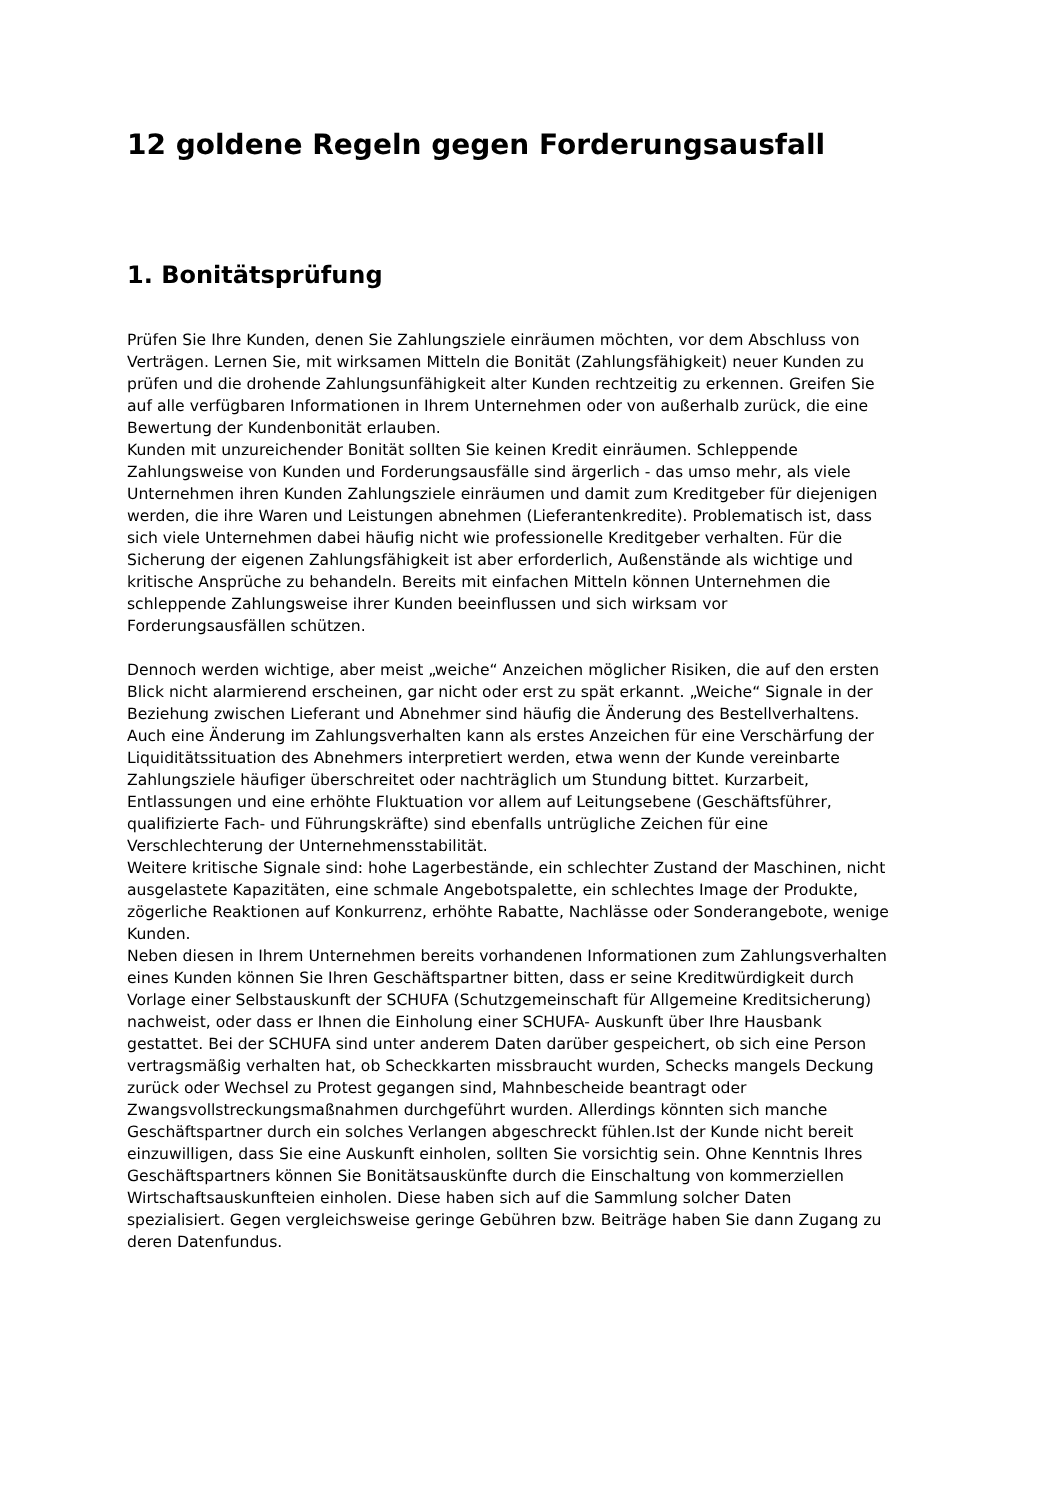12 goldene Regeln gegen Forderungsausfall
1. Bonitätsprüfung
Prüfen Sie Ihre Kunden, denen Sie Zahlungsziele einräumen möchten, vor dem Abschluss von Verträgen. Lernen Sie, mit wirksamen Mitteln die Bonität (Zahlungsfähigkeit) neuer Kunden zu prüfen und die drohende Zahlungsunfähigkeit alter Kunden rechtzeitig zu erkennen. Greifen Sie auf alle verfügbaren Informationen in Ihrem Unternehmen oder von außerhalb zurück, die eine Bewertung der Kundenbonität erlauben.
Kunden mit unzureichender Bonität sollten Sie keinen Kredit einräumen. Schleppende Zahlungsweise von Kunden und Forderungsausfälle sind ärgerlich - das umso mehr, als viele Unternehmen ihren Kunden Zahlungsziele einräumen und damit zum Kreditgeber für diejenigen werden, die ihre Waren und Leistungen abnehmen (Lieferantenkredite). Problematisch ist, dass sich viele Unternehmen dabei häufig nicht wie professionelle Kreditgeber verhalten. Für die Sicherung der eigenen Zahlungsfähigkeit ist aber erforderlich, Außenstände als wichtige und kritische Ansprüche zu behandeln. Bereits mit einfachen Mitteln können Unternehmen die schleppende Zahlungsweise ihrer Kunden beeinflussen und sich wirksam vor Forderungsausfällen schützen.
Dennoch werden wichtige, aber meist „weiche“ Anzeichen möglicher Risiken, die auf den ersten Blick nicht alarmierend erscheinen, gar nicht oder erst zu spät erkannt. „Weiche“ Signale in der Beziehung zwischen Lieferant und Abnehmer sind häufig die Änderung des Bestellverhaltens.
Auch eine Änderung im Zahlungsverhalten kann als erstes Anzeichen für eine Verschärfung der Liquiditätssituation des Abnehmers interpretiert werden, etwa wenn der Kunde vereinbarte Zahlungsziele häufiger überschreitet oder nachträglich um Stundung bittet. Kurzarbeit, Entlassungen und eine erhöhte Fluktuation vor allem auf Leitungsebene (Geschäftsführer, qualifizierte Fach- und Führungskräfte) sind ebenfalls untrügliche Zeichen für eine Verschlechterung der Unternehmensstabilität.
Weitere kritische Signale sind: hohe Lagerbestände, ein schlechter Zustand der Maschinen, nicht ausgelastete Kapazitäten, eine schmale Angebotspalette, ein schlechtes Image der Produkte, zögerliche Reaktionen auf Konkurrenz, erhöhte Rabatte, Nachlässe oder Sonderangebote, wenige Kunden.
Neben diesen in Ihrem Unternehmen bereits vorhandenen Informationen zum Zahlungsverhalten eines Kunden können Sie Ihren Geschäftspartner bitten, dass er seine Kreditwürdigkeit durch Vorlage einer Selbstauskunft der SCHUFA (Schutzgemeinschaft für Allgemeine Kreditsicherung) nachweist, oder dass er Ihnen die Einholung einer SCHUFA- Auskunft über Ihre Hausbank gestattet. Bei der SCHUFA sind unter anderem Daten darüber gespeichert, ob sich eine Person vertragsmäßig verhalten hat, ob Scheckkarten missbraucht wurden, Schecks mangels Deckung zurück oder Wechsel zu Protest gegangen sind, Mahnbescheide beantragt oder Zwangsvollstreckungsmaßnahmen durchgeführt wurden. Allerdings könnten sich manche Geschäftspartner durch ein solches Verlangen abgeschreckt fühlen.Ist der Kunde nicht bereit einzuwilligen, dass Sie eine Auskunft einholen, sollten Sie vorsichtig sein. Ohne Kenntnis Ihres Geschäftspartners können Sie Bonitätsauskünfte durch die Einschaltung von kommerziellen Wirtschaftsauskunfteien einholen. Diese haben sich auf die Sammlung solcher Daten spezialisiert. Gegen vergleichsweise geringe Gebühren bzw. Beiträge haben Sie dann Zugang zu deren Datenfundus.